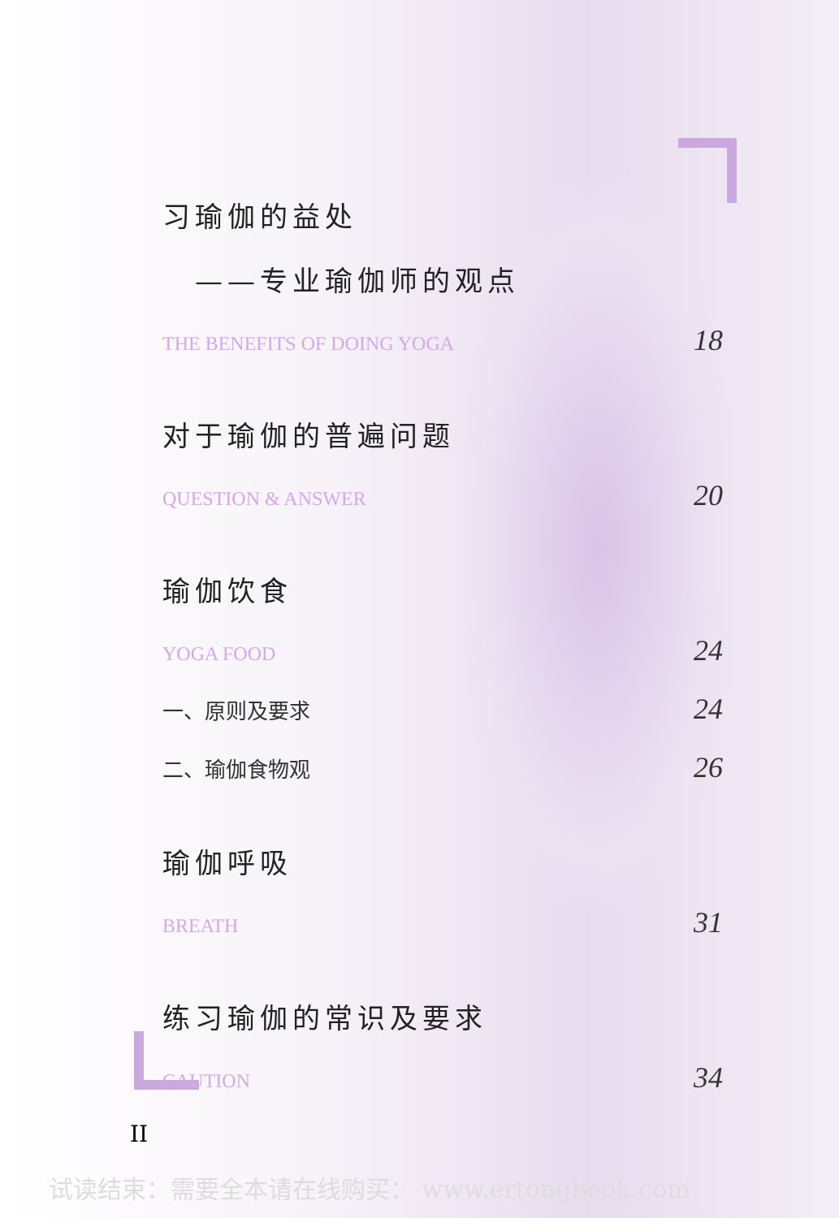习瑜伽的益处
——专业瑜伽师的观点
THE BENEFITS OF DOING YOGA 18
对于瑜伽的普遍问题
QUESTION & ANSWER 20
瑜伽饮食
YOGA FOOD 24
一、原则及要求 24
二、瑜伽食物观 26
瑜伽呼吸
BREATH 31
练习瑜伽的常识及要求
CAUTION 34
II
试读结束：需要全本请在线购买： www.ertongbook.com